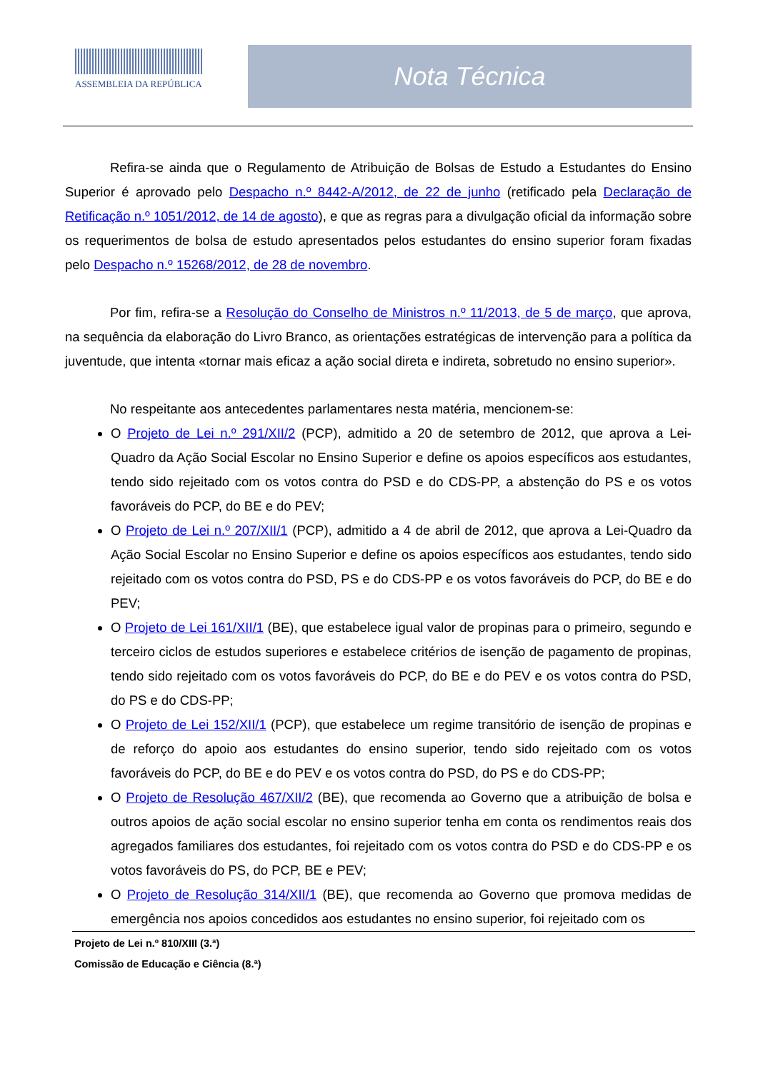ASSEMBLEIA DA REPÚBLICA
Nota Técnica
Refira-se ainda que o Regulamento de Atribuição de Bolsas de Estudo a Estudantes do Ensino Superior é aprovado pelo Despacho n.º 8442-A/2012, de 22 de junho (retificado pela Declaração de Retificação n.º 1051/2012, de 14 de agosto), e que as regras para a divulgação oficial da informação sobre os requerimentos de bolsa de estudo apresentados pelos estudantes do ensino superior foram fixadas pelo Despacho n.º 15268/2012, de 28 de novembro.
Por fim, refira-se a Resolução do Conselho de Ministros n.º 11/2013, de 5 de março, que aprova, na sequência da elaboração do Livro Branco, as orientações estratégicas de intervenção para a política da juventude, que intenta «tornar mais eficaz a ação social direta e indireta, sobretudo no ensino superior».
No respeitante aos antecedentes parlamentares nesta matéria, mencionem-se:
O Projeto de Lei n.º 291/XII/2 (PCP), admitido a 20 de setembro de 2012, que aprova a Lei-Quadro da Ação Social Escolar no Ensino Superior e define os apoios específicos aos estudantes, tendo sido rejeitado com os votos contra do PSD e do CDS-PP, a abstenção do PS e os votos favoráveis do PCP, do BE e do PEV;
O Projeto de Lei n.º 207/XII/1 (PCP), admitido a 4 de abril de 2012, que aprova a Lei-Quadro da Ação Social Escolar no Ensino Superior e define os apoios específicos aos estudantes, tendo sido rejeitado com os votos contra do PSD, PS e do CDS-PP e os votos favoráveis do PCP, do BE e do PEV;
O Projeto de Lei 161/XII/1 (BE), que estabelece igual valor de propinas para o primeiro, segundo e terceiro ciclos de estudos superiores e estabelece critérios de isenção de pagamento de propinas, tendo sido rejeitado com os votos favoráveis do PCP, do BE e do PEV e os votos contra do PSD, do PS e do CDS-PP;
O Projeto de Lei 152/XII/1 (PCP), que estabelece um regime transitório de isenção de propinas e de reforço do apoio aos estudantes do ensino superior, tendo sido rejeitado com os votos favoráveis do PCP, do BE e do PEV e os votos contra do PSD, do PS e do CDS-PP;
O Projeto de Resolução 467/XII/2 (BE), que recomenda ao Governo que a atribuição de bolsa e outros apoios de ação social escolar no ensino superior tenha em conta os rendimentos reais dos agregados familiares dos estudantes, foi rejeitado com os votos contra do PSD e do CDS-PP e os votos favoráveis do PS, do PCP, BE e PEV;
O Projeto de Resolução 314/XII/1 (BE), que recomenda ao Governo que promova medidas de emergência nos apoios concedidos aos estudantes no ensino superior, foi rejeitado com os
Projeto de Lei n.º 810/XIII (3.ª)
Comissão de Educação e Ciência (8.ª)